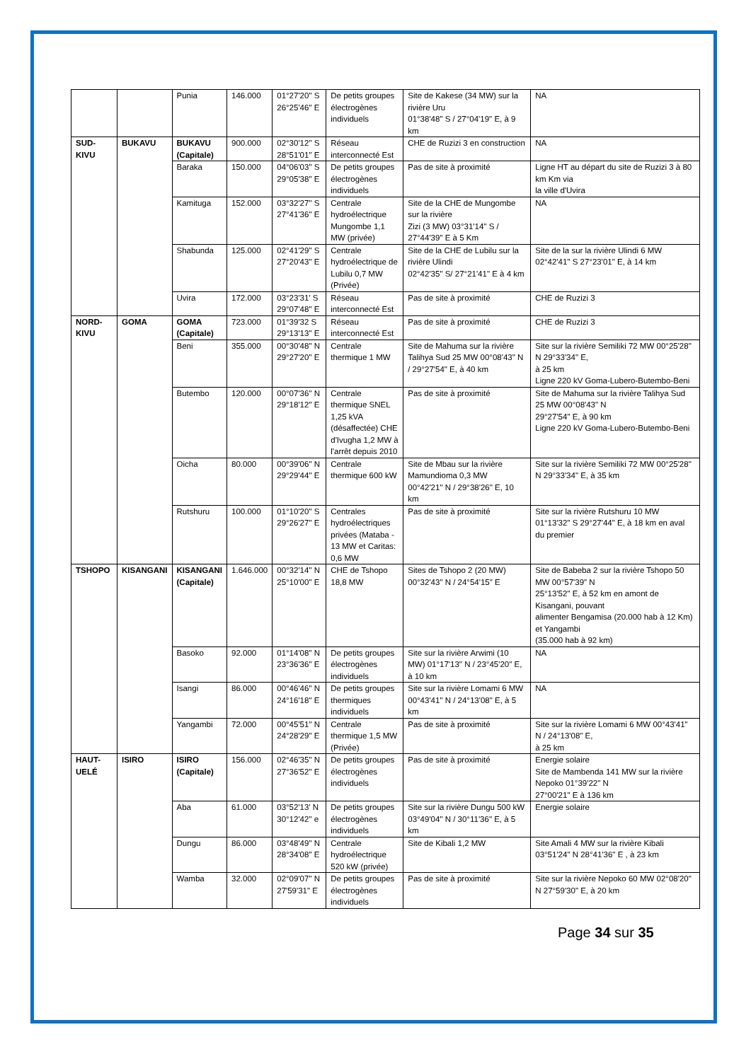| | | Punia | 146.000 | 01°27'20" S 26°25'46" E | De petits groupes électrogènes individuels | Site de Kakese (34 MW) sur la rivière Uru 01°38'48" S / 27°04'19" E, à 9 km | NA |
| SUD-KIVU | BUKAVU | BUKAVU (Capitale) | 900.000 | 02°30'12" S 28°51'01" E | Réseau interconnecté Est | CHE de Ruzizi 3 en construction | NA |
| | | Baraka | 150.000 | 04°06'03" S 29°05'38" E | De petits groupes électrogènes individuels | Pas de site à proximité | Ligne HT au départ du site de Ruzizi 3 à 80 km Km via la ville d'Uvira |
| | | Kamituga | 152.000 | 03°32'27" S 27°41'36" E | Centrale hydroélectrique Mungombe 1,1 MW (privée) | Site de la CHE de Mungombe sur la rivière Zizi (3 MW) 03°31'14" S / 27°44'39" E à 5 Km | NA |
| | | Shabunda | 125.000 | 02°41'29" S 27°20'43" E | Centrale hydroélectrique de Lubilu 0,7 MW (Privée) | Site de la CHE de Lubilu sur la rivière Ulindi 02°42'35" S/ 27°21'41" E à 4 km | Site de la sur la rivière Ulindi 6 MW 02°42'41" S 27°23'01" E, à 14 km |
| | | Uvira | 172.000 | 03°23'31' S 29°07'48" E | Réseau interconnecté Est | Pas de site à proximité | CHE de Ruzizi 3 |
| NORD-KIVU | GOMA | GOMA (Capitale) | 723.000 | 01°39'32 S 29°13'13" E | Réseau interconnecté Est | Pas de site à proximité | CHE de Ruzizi 3 |
| | | Beni | 355.000 | 00°30'48" N 29°27'20" E | Centrale thermique 1 MW | Site de Mahuma sur la rivière Talihya Sud 25 MW 00°08'43" N / 29°27'54" E, à 40 km | Site sur la rivière Semiliki 72 MW 00°25'28" N 29°33'34" E, à 25 km Ligne 220 kV Goma-Lubero-Butembo-Beni |
| | | Butembo | 120.000 | 00°07'36" N 29°18'12" E | Centrale thermique SNEL 1,25 kVA (désaffectée) CHE d'Ivugha 1,2 MW à l'arrêt depuis 2010 | Pas de site à proximité | Site de Mahuma sur la rivière Talihya Sud 25 MW 00°08'43" N 29°27'54" E, à 90 km Ligne 220 kV Goma-Lubero-Butembo-Beni |
| | | Oicha | 80.000 | 00°39'06" N 29°29'44" E | Centrale thermique 600 kW | Site de Mbau sur la rivière Mamundioma 0,3 MW 00°42'21" N / 29°38'26" E, 10 km | Site sur la rivière Semiliki 72 MW 00°25'28" N 29°33'34" E, à 35 km |
| | | Rutshuru | 100.000 | 01°10'20" S 29°26'27" E | Centrales hydroélectriques privées (Mataba - 13 MW et Caritas: 0,6 MW | Pas de site à proximité | Site sur la rivière Rutshuru 10 MW 01°13'32" S 29°27'44" E, à 18 km en aval du premier |
| TSHOPO | KISANGANI | KISANGANI (Capitale) | 1.646.000 | 00°32'14" N 25°10'00" E | CHE de Tshopo 18,8 MW | Sites de Tshopo 2 (20 MW) 00°32'43" N / 24°54'15" E | Site de Babeba 2 sur la rivière Tshopo 50 MW 00°57'39" N 25°13'52" E, à 52 km en amont de Kisangani, pouvant alimenter Bengamisa (20.000 hab à 12 Km) et Yangambi (35.000 hab à 92 km) |
| | | Basoko | 92.000 | 01°14'08" N 23°36'36" E | De petits groupes électrogènes individuels | Site sur la rivière Arwimi (10 MW) 01°17'13" N / 23°45'20" E, à 10 km | NA |
| | | Isangi | 86.000 | 00°46'46" N 24°16'18" E | De petits groupes thermiques individuels | Site sur la rivière Lomami 6 MW 00°43'41" N / 24°13'08" E, à 5 km | NA |
| | | Yangambi | 72.000 | 00°45'51" N 24°28'29" E | Centrale thermique 1,5 MW (Privée) | Pas de site à proximité | Site sur la rivière Lomami 6 MW 00°43'41" N / 24°13'08" E, à 25 km |
| HAUT-UELÉ | ISIRO | ISIRO (Capitale) | 156.000 | 02°46'35" N 27°36'52" E | De petits groupes électrogènes individuels | Pas de site à proximité | Energie solaire Site de Mambenda 141 MW sur la rivière Nepoko 01°39'22" N 27°00'21" E à 136 km |
| | | Aba | 61.000 | 03°52'13' N 30°12'42" e | De petits groupes électrogènes individuels | Site sur la rivière Dungu 500 kW 03°49'04" N / 30°11'36" E, à 5 km | Energie solaire |
| | | Dungu | 86.000 | 03°48'49" N 28°34'08" E | Centrale hydroélectrique 520 kW (privée) | Site de Kibali 1,2 MW | Site Amali 4 MW sur la rivière Kibali 03°51'24" N 28°41'36" E , à 23 km |
| | | Wamba | 32.000 | 02°09'07" N 27'59'31" E | De petits groupes électrogènes individuels | Pas de site à proximité | Site sur la rivière Nepoko 60 MW 02°08'20" N 27°59'30" E, à 20 km |
Page 34 sur 35